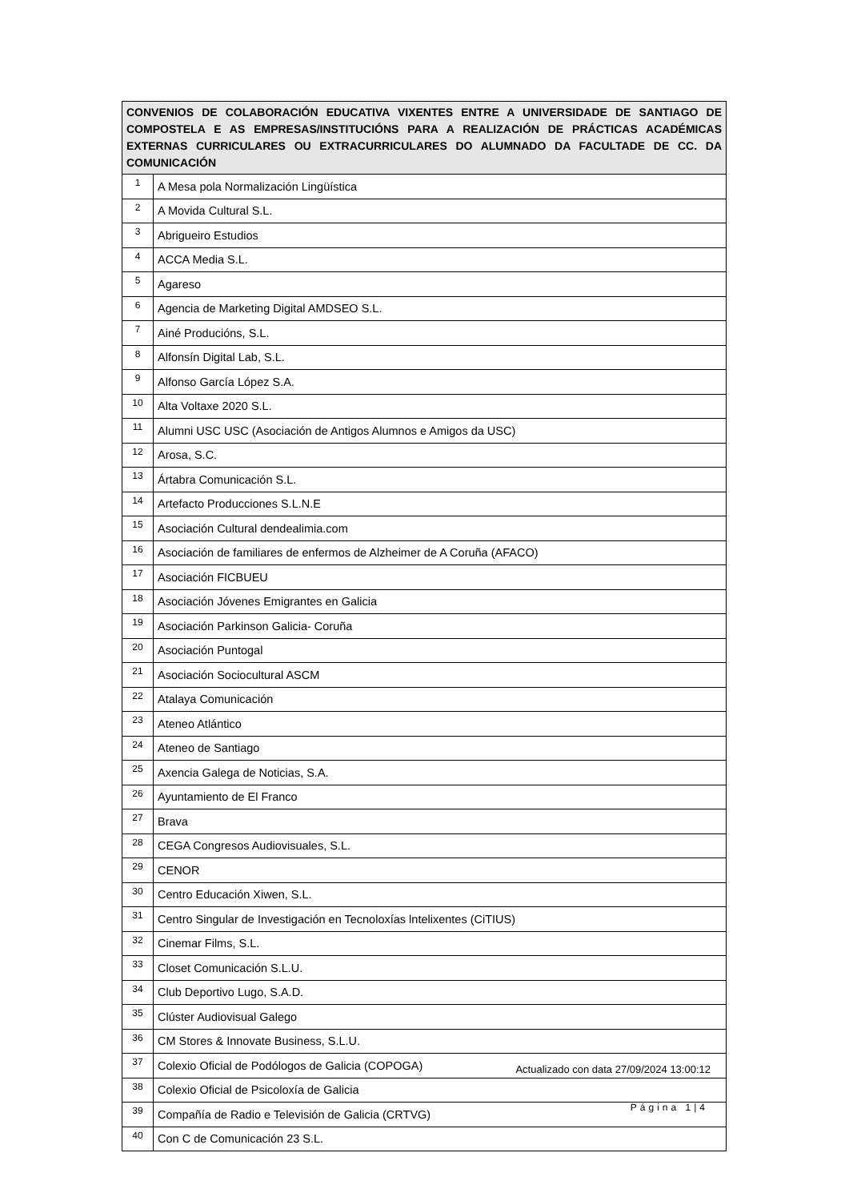| CONVENIOS DE COLABORACIÓN EDUCATIVA VIXENTES ENTRE A UNIVERSIDADE DE SANTIAGO DE COMPOSTELA E AS EMPRESAS/INSTITUCIÓNS PARA A REALIZACIÓN DE PRÁCTICAS ACADÉMICAS EXTERNAS CURRICULARES OU EXTRACURRICULARES DO ALUMNADO DA FACULTADE DE CC. DA COMUNICACIÓN | |
| --- | --- |
| 1 | A Mesa pola Normalización Lingüística |
| 2 | A Movida Cultural S.L. |
| 3 | Abrigueiro Estudios |
| 4 | ACCA Media S.L. |
| 5 | Agareso |
| 6 | Agencia de Marketing Digital AMDSEO S.L. |
| 7 | Ainé Producións, S.L. |
| 8 | Alfonsín Digital Lab, S.L. |
| 9 | Alfonso García López S.A. |
| 10 | Alta Voltaxe 2020 S.L. |
| 11 | Alumni USC USC (Asociación de Antigos Alumnos e Amigos da USC) |
| 12 | Arosa, S.C. |
| 13 | Ártabra Comunicación S.L. |
| 14 | Artefacto Producciones S.L.N.E |
| 15 | Asociación Cultural dendealimia.com |
| 16 | Asociación de familiares de enfermos de Alzheimer de A Coruña (AFACO) |
| 17 | Asociación FICBUEU |
| 18 | Asociación Jóvenes Emigrantes en Galicia |
| 19 | Asociación Parkinson Galicia- Coruña |
| 20 | Asociación Puntogal |
| 21 | Asociación Sociocultural ASCM |
| 22 | Atalaya Comunicación |
| 23 | Ateneo Atlántico |
| 24 | Ateneo de Santiago |
| 25 | Axencia Galega de Noticias, S.A. |
| 26 | Ayuntamiento de El Franco |
| 27 | Brava |
| 28 | CEGA Congresos Audiovisuales, S.L. |
| 29 | CENOR |
| 30 | Centro Educación Xiwen, S.L. |
| 31 | Centro Singular de Investigación en Tecnoloxías lntelixentes (CiTIUS) |
| 32 | Cinemar Films, S.L. |
| 33 | Closet Comunicación S.L.U. |
| 34 | Club Deportivo Lugo, S.A.D. |
| 35 | Clúster Audiovisual Galego |
| 36 | CM Stores & Innovate Business, S.L.U. |
| 37 | Colexio Oficial de Podólogos de Galicia (COPOGA) |
| 38 | Colexio Oficial de Psicoloxía de Galicia |
| 39 | Compañía de Radio e Televisión de Galicia (CRTVG) |
| 40 | Con C de Comunicación 23 S.L. |
Actualizado con data 27/09/2024 13:00:12
Página 1|4